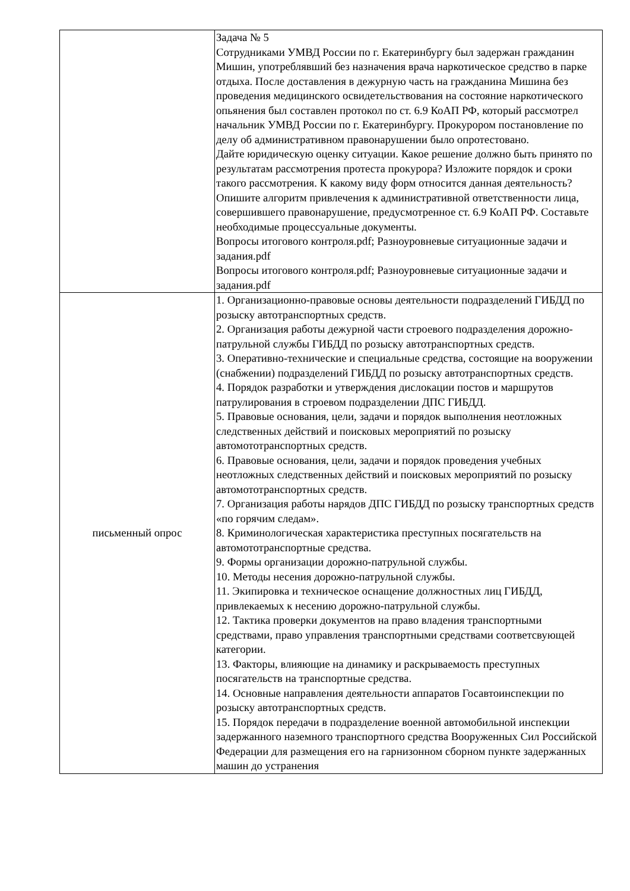| | Задача № 5 Сотрудниками УМВД России по г. Екатеринбургу был задержан гражданин Мишин, употреблявший без назначения врача наркотическое средство в парке отдыха. После доставления в дежурную часть на гражданина Мишина без проведения медицинского освидетельствования на состояние наркотического опьянения был составлен протокол по ст. 6.9 КоАП РФ, который рассмотрел начальник УМВД России по г. Екатеринбургу. Прокурором постановление по делу об административном правонарушении было опротестовано. Дайте юридическую оценку ситуации. Какое решение должно быть принято по результатам рассмотрения протеста прокурора? Изложите порядок и сроки такого рассмотрения. К какому виду форм относится данная деятельность? Опишите алгоритм привлечения к административной ответственности лица, совершившего правонарушение, предусмотренное ст. 6.9 КоАП РФ. Составьте необходимые процессуальные документы. Вопросы итогового контроля.pdf; Разноуровневые ситуационные задачи и задания.pdf Вопросы итогового контроля.pdf; Разноуровневые ситуационные задачи и задания.pdf |
| письменный опрос | 1. Организационно-правовые основы деятельности подразделений ГИБДД по розыску автотранспортных средств. 2. Организация работы дежурной части строевого подразделения дорожно-патрульной службы ГИБДД по розыску автотранспортных средств. 3. Оперативно-технические и специальные средства, состоящие на вооружении (снабжении) подразделений ГИБДД по розыску автотранспортных средств. 4. Порядок разработки и утверждения дислокации постов и маршрутов патрулирования в строевом подразделении ДПС ГИБДД. 5. Правовые основания, цели, задачи и порядок выполнения неотложных следственных действий и поисковых мероприятий по розыску автомототранспортных средств. 6. Правовые основания, цели, задачи и порядок проведения учебных неотложных следственных действий и поисковых мероприятий по розыску автомототранспортных средств. 7. Организация работы нарядов ДПС ГИБДД по розыску транспортных средств «по горячим следам». 8. Криминологическая характеристика преступных посягательств на автомототранспортные средства. 9. Формы организации дорожно-патрульной службы. 10. Методы несения дорожно-патрульной службы. 11. Экипировка и техническое оснащение должностных лиц ГИБДД, привлекаемых к несению дорожно-патрульной службы. 12. Тактика проверки документов на право владения транспортными средствами, право управления транспортными средствами соответсвующей категории. 13. Факторы, влияющие на динамику и раскрываемость преступных посягательств на транспортные средства. 14. Основные направления деятельности аппаратов Госавтоинспекции по розыску автотранспортных средств. 15. Порядок передачи в подразделение военной автомобильной инспекции задержанного наземного транспортного средства Вооруженных Сил Российской Федерации для размещения его на гарнизонном сборном пункте задержанных машин до устранения |